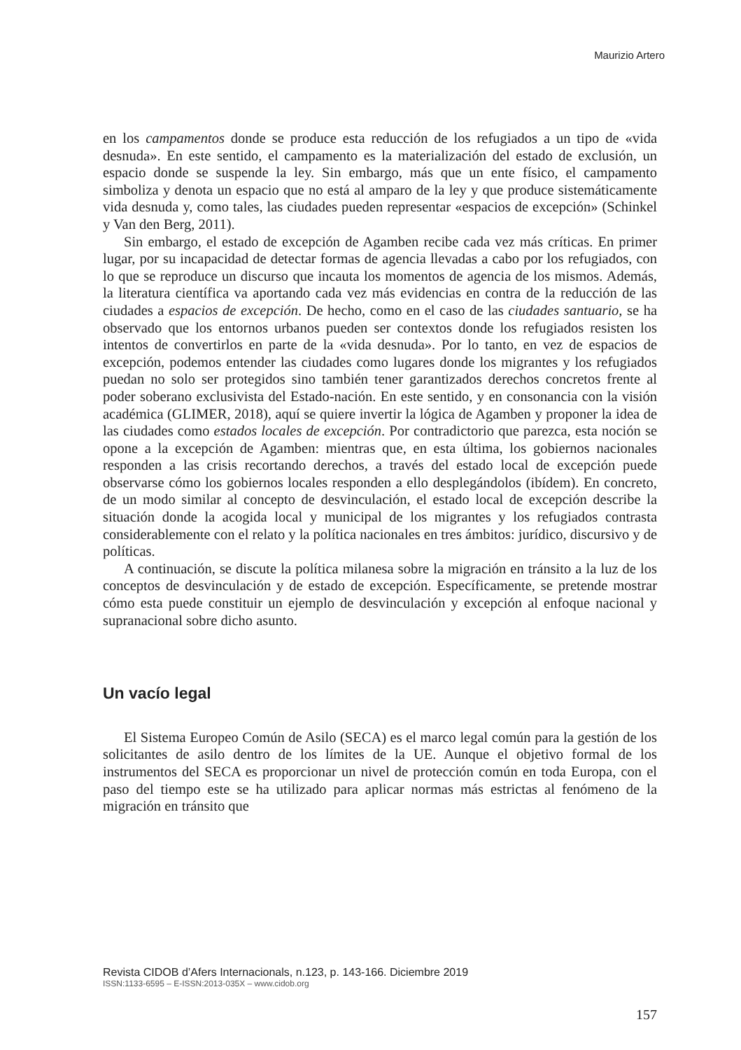Maurizio Artero
en los campamentos donde se produce esta reducción de los refugiados a un tipo de «vida desnuda». En este sentido, el campamento es la materialización del estado de exclusión, un espacio donde se suspende la ley. Sin embargo, más que un ente físico, el campamento simboliza y denota un espacio que no está al amparo de la ley y que produce sistemáticamente vida desnuda y, como tales, las ciudades pueden representar «espacios de excepción» (Schinkel y Van den Berg, 2011).
Sin embargo, el estado de excepción de Agamben recibe cada vez más críticas. En primer lugar, por su incapacidad de detectar formas de agencia llevadas a cabo por los refugiados, con lo que se reproduce un discurso que incauta los momentos de agencia de los mismos. Además, la literatura científica va aportando cada vez más evidencias en contra de la reducción de las ciudades a espacios de excepción. De hecho, como en el caso de las ciudades santuario, se ha observado que los entornos urbanos pueden ser contextos donde los refugiados resisten los intentos de convertirlos en parte de la «vida desnuda». Por lo tanto, en vez de espacios de excepción, podemos entender las ciudades como lugares donde los migrantes y los refugiados puedan no solo ser protegidos sino también tener garantizados derechos concretos frente al poder soberano exclusivista del Estado-nación. En este sentido, y en consonancia con la visión académica (GLIMER, 2018), aquí se quiere invertir la lógica de Agamben y proponer la idea de las ciudades como estados locales de excepción. Por contradictorio que parezca, esta noción se opone a la excepción de Agamben: mientras que, en esta última, los gobiernos nacionales responden a las crisis recortando derechos, a través del estado local de excepción puede observarse cómo los gobiernos locales responden a ello desplegándolos (ibídem). En concreto, de un modo similar al concepto de desvinculación, el estado local de excepción describe la situación donde la acogida local y municipal de los migrantes y los refugiados contrasta considerablemente con el relato y la política nacionales en tres ámbitos: jurídico, discursivo y de políticas.
A continuación, se discute la política milanesa sobre la migración en tránsito a la luz de los conceptos de desvinculación y de estado de excepción. Específicamente, se pretende mostrar cómo esta puede constituir un ejemplo de desvinculación y excepción al enfoque nacional y supranacional sobre dicho asunto.
Un vacío legal
El Sistema Europeo Común de Asilo (SECA) es el marco legal común para la gestión de los solicitantes de asilo dentro de los límites de la UE. Aunque el objetivo formal de los instrumentos del SECA es proporcionar un nivel de protección común en toda Europa, con el paso del tiempo este se ha utilizado para aplicar normas más estrictas al fenómeno de la migración en tránsito que
Revista CIDOB d’Afers Internacionals, n.123, p. 143-166. Diciembre 2019
ISSN:1133-6595 – E-ISSN:2013-035X – www.cidob.org
157